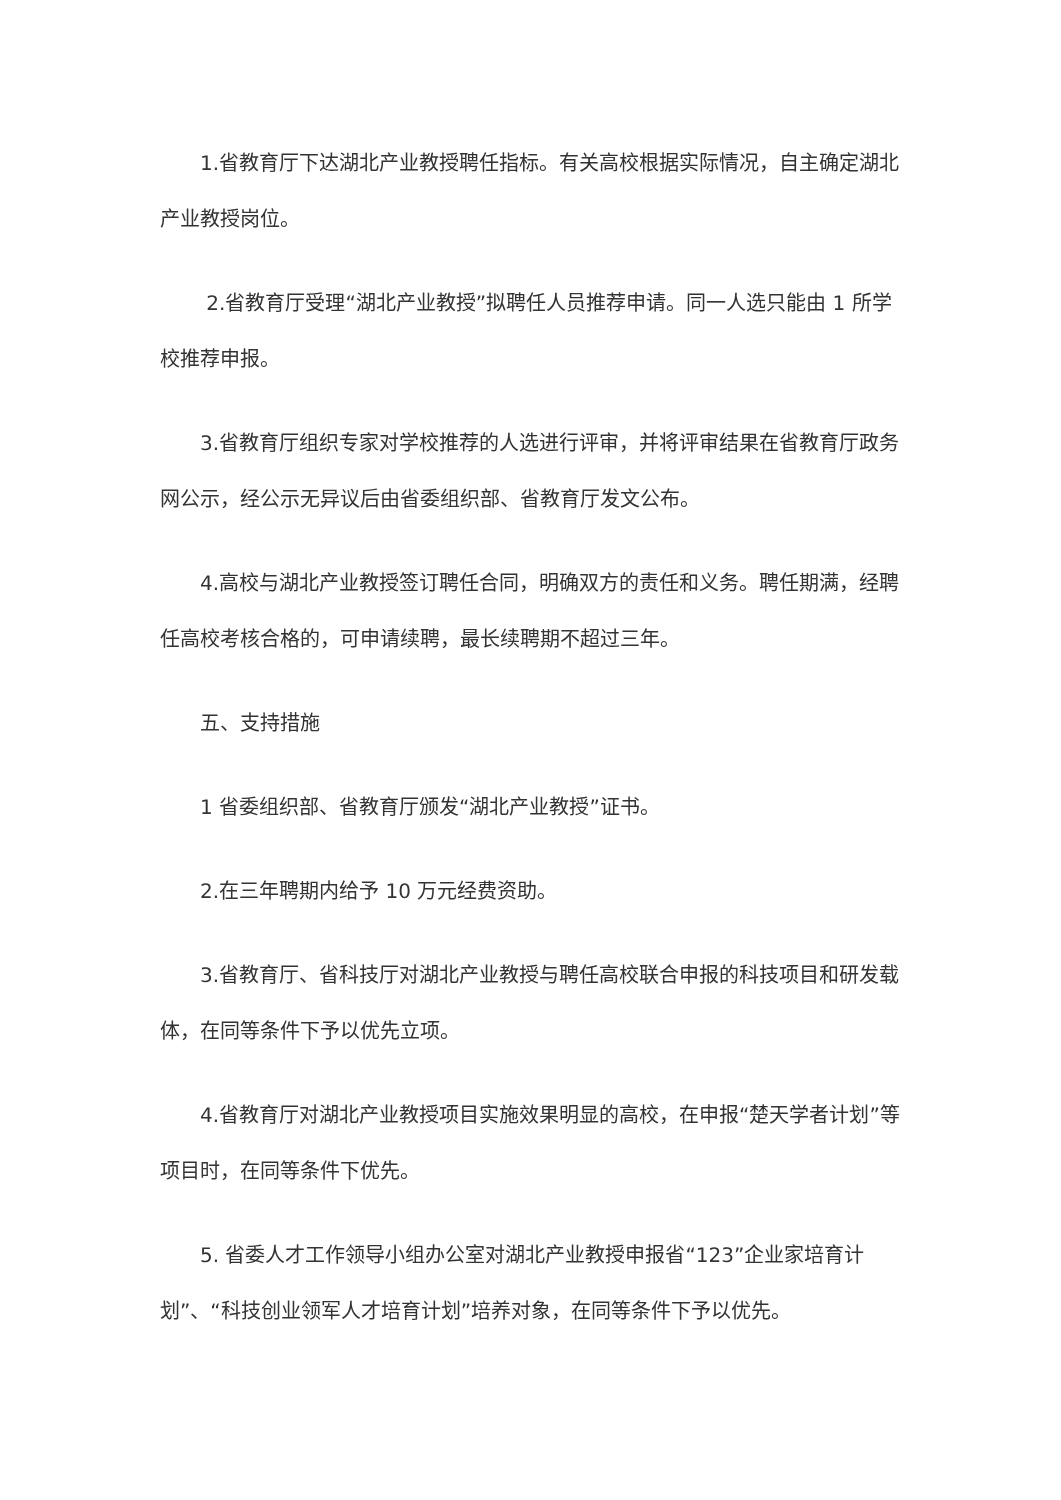1.省教育厅下达湖北产业教授聘任指标。有关高校根据实际情况，自主确定湖北产业教授岗位。
2.省教育厅受理“湖北产业教授”拟聘任人员推荐申请。同一人选只能由 1 所学校推荐申报。
3.省教育厅组织专家对学校推荐的人选进行评审，并将评审结果在省教育厅政务网公示，经公示无异议后由省委组织部、省教育厅发文公布。
4.高校与湖北产业教授签订聘任合同，明确双方的责任和义务。聘任期满，经聘任高校考核合格的，可申请续聘，最长续聘期不超过三年。
五、支持措施
1 省委组织部、省教育厅颁发“湖北产业教授”证书。
2.在三年聘期内给予 10 万元经费资助。
3.省教育厅、省科技厅对湖北产业教授与聘任高校联合申报的科技项目和研发载体，在同等条件下予以优先立项。
4.省教育厅对湖北产业教授项目实施效果明显的高校，在申报“楚天学者计划”等项目时，在同等条件下优先。
5. 省委人才工作领导小组办公室对湖北产业教授申报省“123”企业家培育计划”、“科技创业领军人才培育计划”培养对象，在同等条件下予以优先。